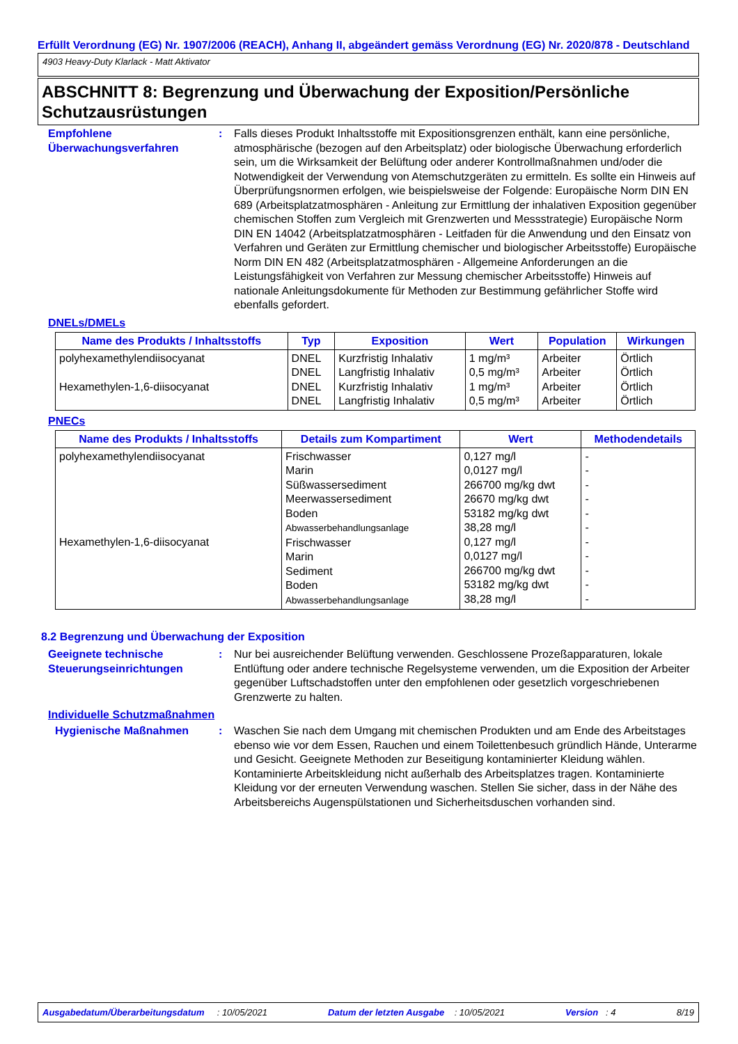Erfüllt Verordnung (EG) Nr. 1907/2006 (REACH), Anhang II, abgeändert gemäss Verordnung (EG) Nr. 2020/878 - Deutschland
4903 Heavy-Duty Klarlack - Matt Aktivator
ABSCHNITT 8: Begrenzung und Überwachung der Exposition/Persönliche Schutzausrüstungen
Empfohlene Überwachungsverfahren
: Falls dieses Produkt Inhaltsstoffe mit Expositionsgrenzen enthält, kann eine persönliche, atmosphärische (bezogen auf den Arbeitsplatz) oder biologische Überwachung erforderlich sein, um die Wirksamkeit der Belüftung oder anderer Kontrollmaßnahmen und/oder die Notwendigkeit der Verwendung von Atemschutzgeräten zu ermitteln. Es sollte ein Hinweis auf Überprüfungsnormen erfolgen, wie beispielsweise der Folgende: Europäische Norm DIN EN 689 (Arbeitsplatzatmosphären - Anleitung zur Ermittlung der inhalativen Exposition gegenüber chemischen Stoffen zum Vergleich mit Grenzwerten und Messstrategie) Europäische Norm DIN EN 14042 (Arbeitsplatzatmosphären - Leitfaden für die Anwendung und den Einsatz von Verfahren und Geräten zur Ermittlung chemischer und biologischer Arbeitsstoffe) Europäische Norm DIN EN 482 (Arbeitsplatzatmosphären - Allgemeine Anforderungen an die Leistungsfähigkeit von Verfahren zur Messung chemischer Arbeitsstoffe) Hinweis auf nationale Anleitungsdokumente für Methoden zur Bestimmung gefährlicher Stoffe wird ebenfalls gefordert.
DNELs/DMELs
| Name des Produkts / Inhaltsstoffs | Typ | Exposition | Wert | Population | Wirkungen |
| --- | --- | --- | --- | --- | --- |
| polyhexamethylendiisocyanat Hexamethylen-1,6-diisocyanat | DNEL DNEL DNEL DNEL | Kurzfristig Inhalativ Langfristig Inhalativ Kurzfristig Inhalativ Langfristig Inhalativ | 1 mg/m³ 0,5 mg/m³ 1 mg/m³ 0,5 mg/m³ | Arbeiter Arbeiter Arbeiter Arbeiter | Örtlich Örtlich Örtlich Örtlich |
PNECs
| Name des Produkts / Inhaltsstoffs | Details zum Kompartiment | Wert | Methodendetails |
| --- | --- | --- | --- |
| polyhexamethylendiisocyanat Hexamethylen-1,6-diisocyanat | Frischwasser Marin Süßwassersediment Meerwassersediment Boden Abwasserbehandlungsanlage Frischwasser Marin Sediment Boden Abwasserbehandlungsanlage | 0,127 mg/l 0,0127 mg/l 266700 mg/kg dwt 26670 mg/kg dwt 53182 mg/kg dwt 38,28 mg/l 0,127 mg/l 0,0127 mg/l 266700 mg/kg dwt 53182 mg/kg dwt 38,28 mg/l | - - - - - - - - - - - |
8.2 Begrenzung und Überwachung der Exposition
Geeignete technische Steuerungseinrichtungen
: Nur bei ausreichender Belüftung verwenden. Geschlossene Prozeßapparaturen, lokale Entlüftung oder andere technische Regelsysteme verwenden, um die Exposition der Arbeiter gegenüber Luftschadstoffen unter den empfohlenen oder gesetzlich vorgeschriebenen Grenzwerte zu halten.
Individuelle Schutzmaßnahmen
Hygienische Maßnahmen : Waschen Sie nach dem Umgang mit chemischen Produkten und am Ende des Arbeitstages ebenso wie vor dem Essen, Rauchen und einem Toilettenbesuch gründlich Hände, Unterarme und Gesicht. Geeignete Methoden zur Beseitigung kontaminierter Kleidung wählen. Kontaminierte Arbeitskleidung nicht außerhalb des Arbeitsplatzes tragen. Kontaminierte Kleidung vor der erneuten Verwendung waschen. Stellen Sie sicher, dass in der Nähe des Arbeitsbereichs Augenspülstationen und Sicherheitsduschen vorhanden sind.
Ausgabedatum/Überarbeitungsdatum : 10/05/2021 Datum der letzten Ausgabe : 10/05/2021 Version : 4 8/19